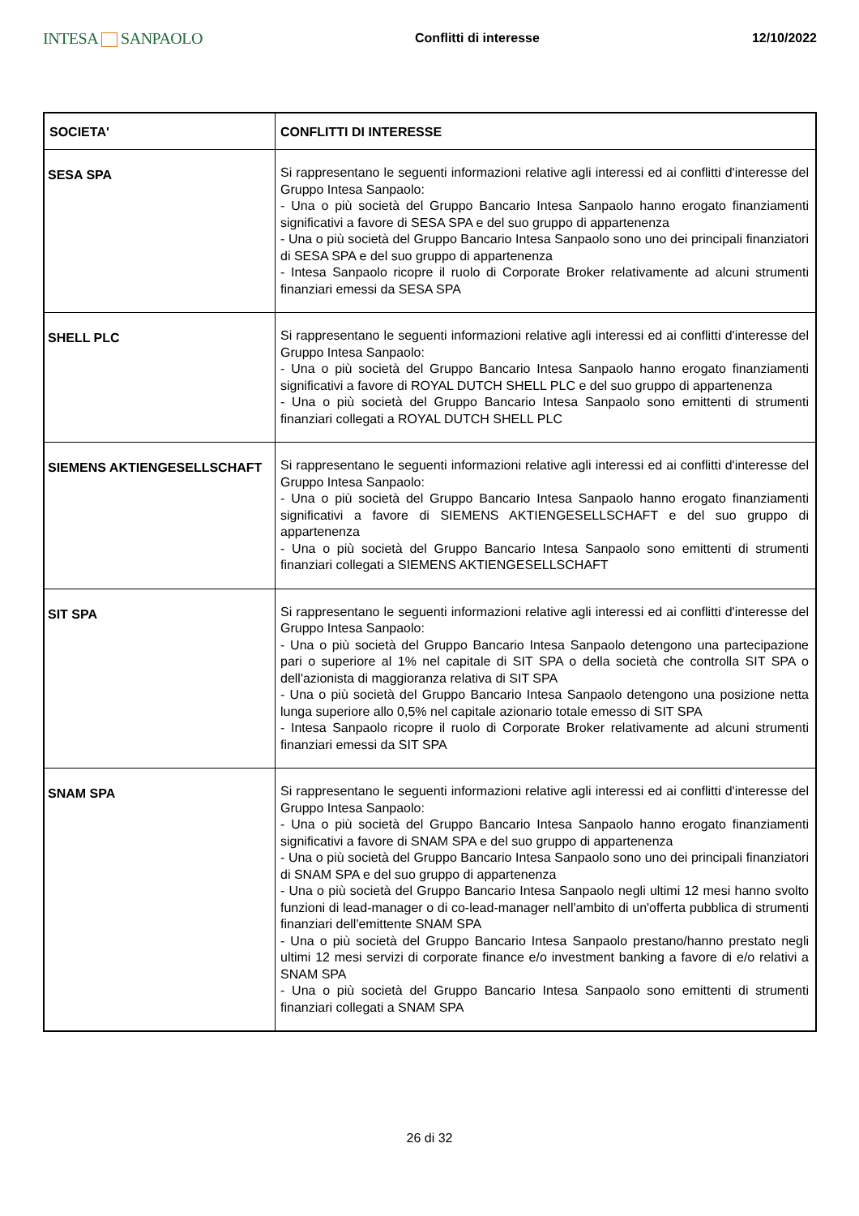INTESA SANPAOLO
Conflitti di interesse 12/10/2022
| SOCIETA' | CONFLITTI DI INTERESSE |
| --- | --- |
| SESA SPA | Si rappresentano le seguenti informazioni relative agli interessi ed ai conflitti d'interesse del Gruppo Intesa Sanpaolo: - Una o più società del Gruppo Bancario Intesa Sanpaolo hanno erogato finanziamenti significativi a favore di SESA SPA e del suo gruppo di appartenenza - Una o più società del Gruppo Bancario Intesa Sanpaolo sono uno dei principali finanziatori di SESA SPA e del suo gruppo di appartenenza - Intesa Sanpaolo ricopre il ruolo di Corporate Broker relativamente ad alcuni strumenti finanziari emessi da SESA SPA |
| SHELL PLC | Si rappresentano le seguenti informazioni relative agli interessi ed ai conflitti d'interesse del Gruppo Intesa Sanpaolo: - Una o più società del Gruppo Bancario Intesa Sanpaolo hanno erogato finanziamenti significativi a favore di ROYAL DUTCH SHELL PLC e del suo gruppo di appartenenza - Una o più società del Gruppo Bancario Intesa Sanpaolo sono emittenti di strumenti finanziari collegati a ROYAL DUTCH SHELL PLC |
| SIEMENS AKTIENGESELLSCHAFT | Si rappresentano le seguenti informazioni relative agli interessi ed ai conflitti d'interesse del Gruppo Intesa Sanpaolo: - Una o più società del Gruppo Bancario Intesa Sanpaolo hanno erogato finanziamenti significativi a favore di SIEMENS AKTIENGESELLSCHAFT e del suo gruppo di appartenenza - Una o più società del Gruppo Bancario Intesa Sanpaolo sono emittenti di strumenti finanziari collegati a SIEMENS AKTIENGESELLSCHAFT |
| SIT SPA | Si rappresentano le seguenti informazioni relative agli interessi ed ai conflitti d'interesse del Gruppo Intesa Sanpaolo: - Una o più società del Gruppo Bancario Intesa Sanpaolo detengono una partecipazione pari o superiore al 1% nel capitale di SIT SPA o della società che controlla SIT SPA o dell'azionista di maggioranza relativa di SIT SPA - Una o più società del Gruppo Bancario Intesa Sanpaolo detengono una posizione netta lunga superiore allo 0,5% nel capitale azionario totale emesso di SIT SPA - Intesa Sanpaolo ricopre il ruolo di Corporate Broker relativamente ad alcuni strumenti finanziari emessi da SIT SPA |
| SNAM SPA | Si rappresentano le seguenti informazioni relative agli interessi ed ai conflitti d'interesse del Gruppo Intesa Sanpaolo: - Una o più società del Gruppo Bancario Intesa Sanpaolo hanno erogato finanziamenti significativi a favore di SNAM SPA e del suo gruppo di appartenenza - Una o più società del Gruppo Bancario Intesa Sanpaolo sono uno dei principali finanziatori di SNAM SPA e del suo gruppo di appartenenza - Una o più società del Gruppo Bancario Intesa Sanpaolo negli ultimi 12 mesi hanno svolto funzioni di lead-manager o di co-lead-manager nell'ambito di un'offerta pubblica di strumenti finanziari dell'emittente SNAM SPA - Una o più società del Gruppo Bancario Intesa Sanpaolo prestano/hanno prestato negli ultimi 12 mesi servizi di corporate finance e/o investment banking a favore di e/o relativi a SNAM SPA - Una o più società del Gruppo Bancario Intesa Sanpaolo sono emittenti di strumenti finanziari collegati a SNAM SPA |
26 di 32